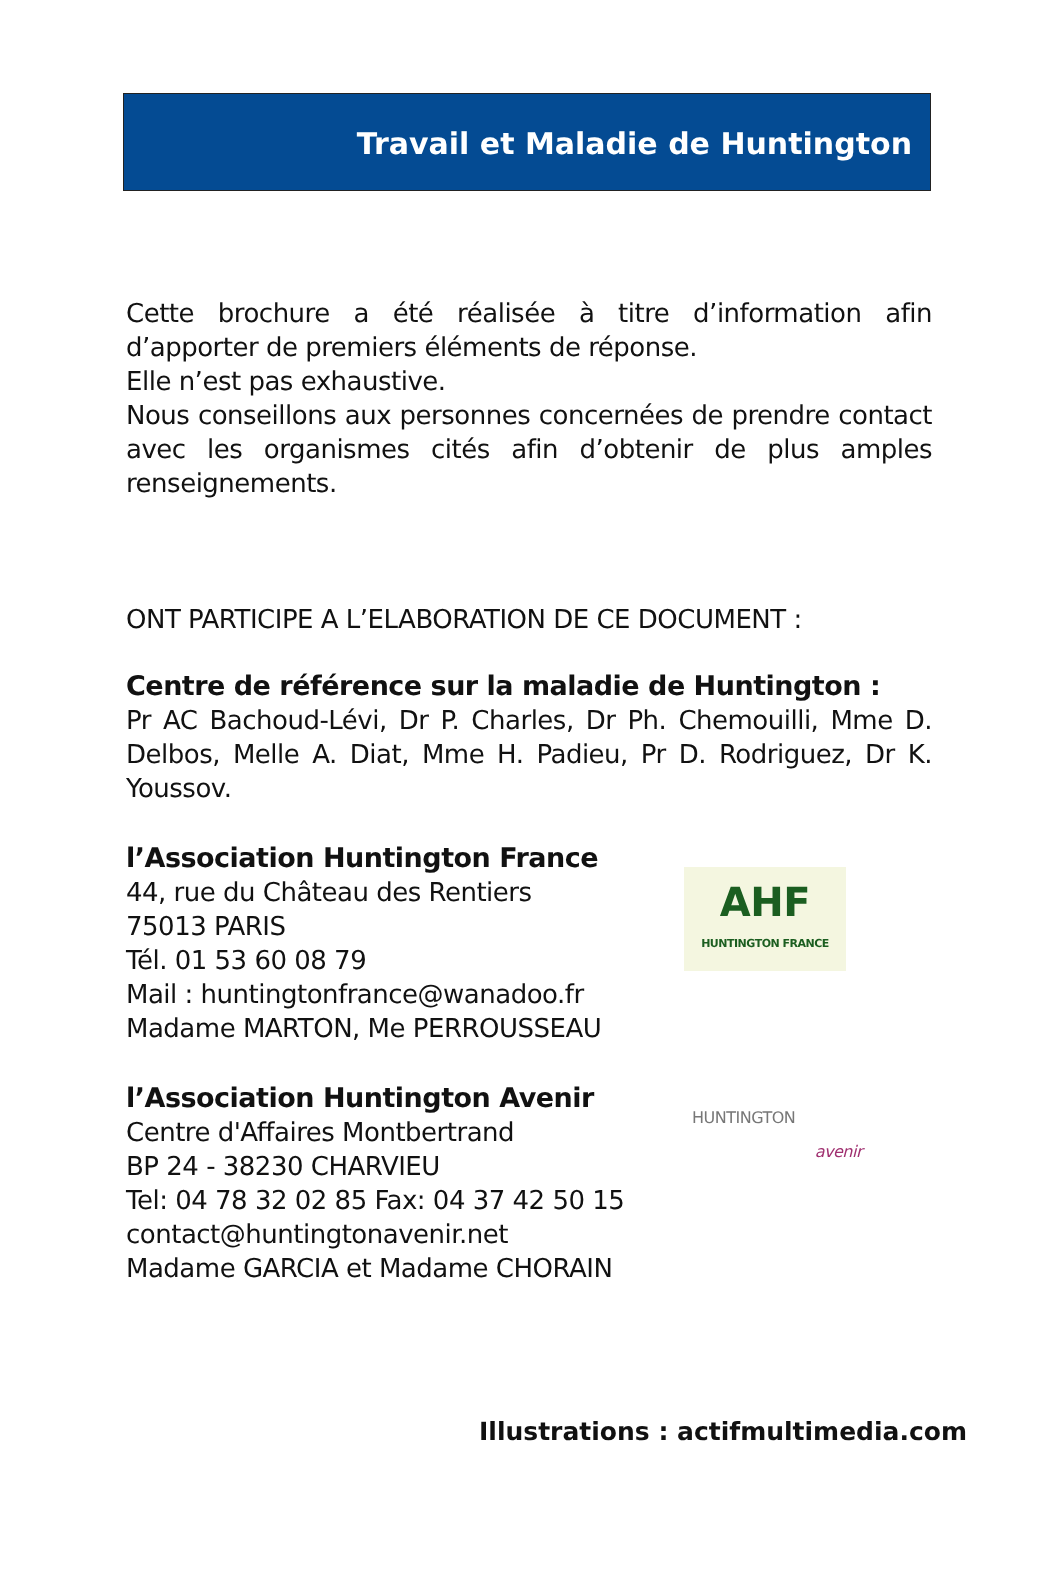Travail et Maladie de Huntington
Cette brochure a été réalisée à titre d’information afin d’apporter de premiers éléments de réponse.
Elle n’est pas exhaustive.
Nous conseillons aux personnes concernées de prendre contact avec les organismes cités afin d’obtenir de plus amples renseignements.
ONT PARTICIPE A L’ELABORATION DE CE DOCUMENT :
Centre de référence sur la maladie de Huntington :
Pr AC Bachoud-Lévi, Dr P. Charles, Dr Ph. Chemouilli, Mme D. Delbos, Melle A. Diat, Mme H. Padieu, Pr D. Rodriguez, Dr K. Youssov.
l’Association Huntington France
44, rue du Château des Rentiers
75013 PARIS
Tél. 01 53 60 08 79
Mail : huntingtonfrance@wanadoo.fr
Madame MARTON, Me PERROUSSEAU
AHF
HUNTINGTON FRANCE
l’Association Huntington Avenir
Centre d'Affaires Montbertrand
BP 24 - 38230 CHARVIEU
Tel: 04 78 32 02 85 Fax: 04 37 42 50 15
contact@huntingtonavenir.net
Madame GARCIA et Madame CHORAIN
HUNTINGTON
avenir
Illustrations : actifmultimedia.com